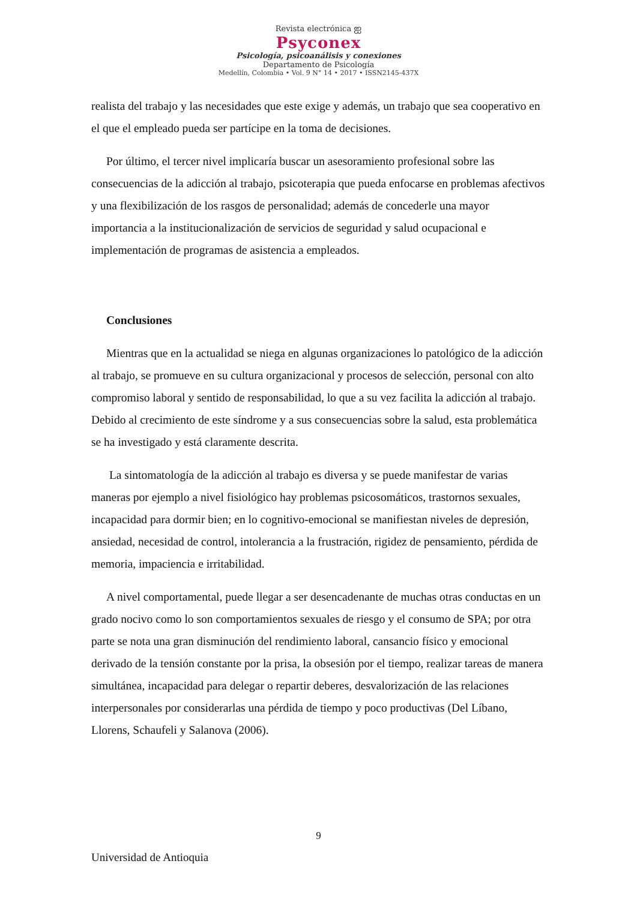Revista electrónica ஐ
Psyconex
Psicología, psicoanálisis y conexiones
Departamento de Psicología
Medellín, Colombia • Vol. 9 N° 14 • 2017 • ISSN2145-437X
realista del trabajo y las necesidades que este exige y además, un trabajo que sea cooperativo en el que el empleado pueda ser partícipe en la toma de decisiones.
Por último, el tercer nivel implicaría buscar un asesoramiento profesional sobre las consecuencias de la adicción al trabajo, psicoterapia que pueda enfocarse en problemas afectivos y una flexibilización de los rasgos de personalidad; además de concederle una mayor importancia a la institucionalización de servicios de seguridad y salud ocupacional e implementación de programas de asistencia a empleados.
Conclusiones
Mientras que en la actualidad se niega en algunas organizaciones lo patológico de la adicción al trabajo, se promueve en su cultura organizacional y procesos de selección, personal con alto compromiso laboral y sentido de responsabilidad, lo que a su vez facilita la adicción al trabajo. Debido al crecimiento de este síndrome y a sus consecuencias sobre la salud, esta problemática se ha investigado y está claramente descrita.
La sintomatología de la adicción al trabajo es diversa y se puede manifestar de varias maneras por ejemplo a nivel fisiológico hay problemas psicosomáticos, trastornos sexuales, incapacidad para dormir bien; en lo cognitivo-emocional se manifiestan niveles de depresión, ansiedad, necesidad de control, intolerancia a la frustración, rigidez de pensamiento, pérdida de memoria, impaciencia e irritabilidad.
A nivel comportamental, puede llegar a ser desencadenante de muchas otras conductas en un grado nocivo como lo son comportamientos sexuales de riesgo y el consumo de SPA; por otra parte se nota una gran disminución del rendimiento laboral, cansancio físico y emocional derivado de la tensión constante por la prisa, la obsesión por el tiempo, realizar tareas de manera simultánea, incapacidad para delegar o repartir deberes, desvalorización de las relaciones interpersonales por considerarlas una pérdida de tiempo y poco productivas (Del Líbano, Llorens, Schaufeli y Salanova (2006).
9
Universidad de Antioquia